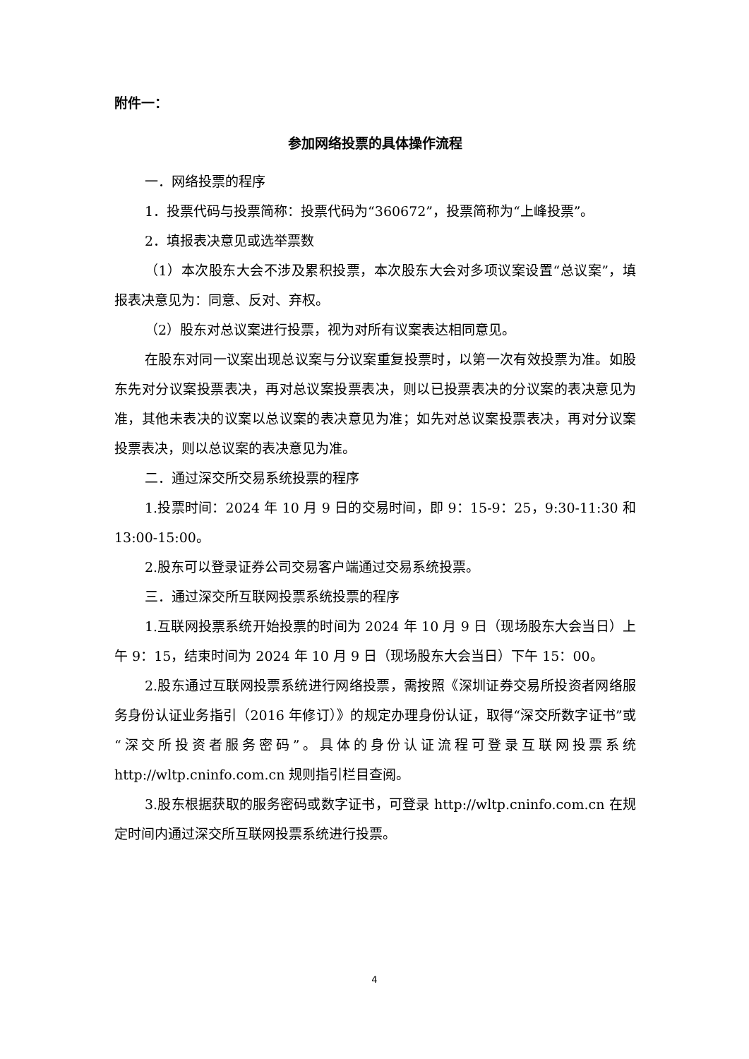附件一：
参加网络投票的具体操作流程
一．网络投票的程序
1．投票代码与投票简称：投票代码为“360672”，投票简称为“上峰投票”。
2．填报表决意见或选举票数
（1）本次股东大会不涉及累积投票，本次股东大会对多项议案设置“总议案”，填报表决意见为：同意、反对、弃权。
（2）股东对总议案进行投票，视为对所有议案表达相同意见。
在股东对同一议案出现总议案与分议案重复投票时，以第一次有效投票为准。如股东先对分议案投票表决，再对总议案投票表决，则以已投票表决的分议案的表决意见为准，其他未表决的议案以总议案的表决意见为准；如先对总议案投票表决，再对分议案投票表决，则以总议案的表决意见为准。
二．通过深交所交易系统投票的程序
1.投票时间：2024 年 10 月 9 日的交易时间，即 9：15-9：25，9:30-11:30 和 13:00-15:00。
2.股东可以登录证券公司交易客户端通过交易系统投票。
三．通过深交所互联网投票系统投票的程序
1.互联网投票系统开始投票的时间为 2024 年 10 月 9 日（现场股东大会当日）上午 9：15，结束时间为 2024 年 10 月 9 日（现场股东大会当日）下午 15：00。
2.股东通过互联网投票系统进行网络投票，需按照《深圳证券交易所投资者网络服务身份认证业务指引（2016 年修订）》的规定办理身份认证，取得“深交所数字证书”或“深交所投资者服务密码”。具体的身份认证流程可登录互联网投票系统 http://wltp.cninfo.com.cn 规则指引栏目查阅。
3.股东根据获取的服务密码或数字证书，可登录 http://wltp.cninfo.com.cn 在规定时间内通过深交所互联网投票系统进行投票。
4